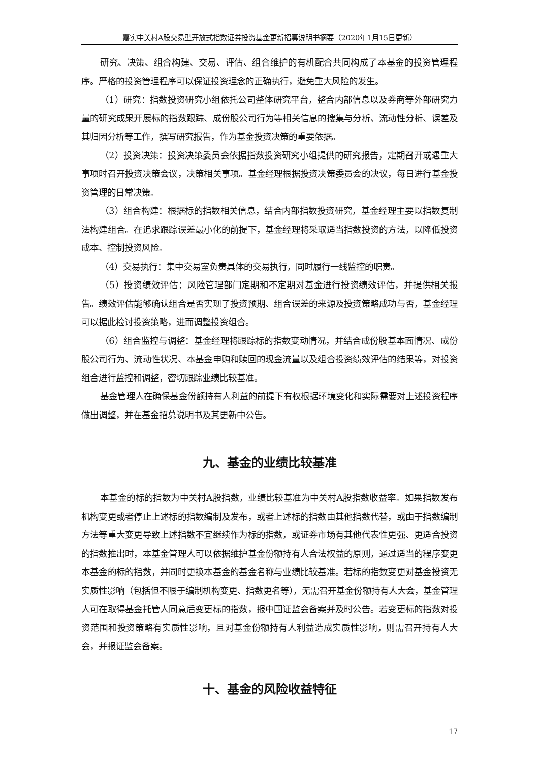嘉实中关村A股交易型开放式指数证券投资基金更新招募说明书摘要（2020年1月15日更新）
研究、决策、组合构建、交易、评估、组合维护的有机配合共同构成了本基金的投资管理程序。严格的投资管理程序可以保证投资理念的正确执行，避免重大风险的发生。
（1）研究：指数投资研究小组依托公司整体研究平台，整合内部信息以及券商等外部研究力量的研究成果开展标的指数跟踪、成份股公司行为等相关信息的搜集与分析、流动性分析、误差及其归因分析等工作，撰写研究报告，作为基金投资决策的重要依据。
（2）投资决策：投资决策委员会依据指数投资研究小组提供的研究报告，定期召开或遇重大事项时召开投资决策会议，决策相关事项。基金经理根据投资决策委员会的决议，每日进行基金投资管理的日常决策。
（3）组合构建：根据标的指数相关信息，结合内部指数投资研究，基金经理主要以指数复制法构建组合。在追求跟踪误差最小化的前提下，基金经理将采取适当指数投资的方法，以降低投资成本、控制投资风险。
（4）交易执行：集中交易室负责具体的交易执行，同时履行一线监控的职责。
（5）投资绩效评估：风险管理部门定期和不定期对基金进行投资绩效评估，并提供相关报告。绩效评估能够确认组合是否实现了投资预期、组合误差的来源及投资策略成功与否，基金经理可以据此检讨投资策略，进而调整投资组合。
（6）组合监控与调整：基金经理将跟踪标的指数变动情况，并结合成份股基本面情况、成份股公司行为、流动性状况、本基金申购和赎回的现金流量以及组合投资绩效评估的结果等，对投资组合进行监控和调整，密切跟踪业绩比较基准。
基金管理人在确保基金份额持有人利益的前提下有权根据环境变化和实际需要对上述投资程序做出调整，并在基金招募说明书及其更新中公告。
九、基金的业绩比较基准
本基金的标的指数为中关村A股指数，业绩比较基准为中关村A股指数收益率。如果指数发布机构变更或者停止上述标的指数编制及发布，或者上述标的指数由其他指数代替，或由于指数编制方法等重大变更导致上述指数不宜继续作为标的指数，或证券市场有其他代表性更强、更适合投资的指数推出时，本基金管理人可以依据维护基金份额持有人合法权益的原则，通过适当的程序变更本基金的标的指数，并同时更换本基金的基金名称与业绩比较基准。若标的指数变更对基金投资无实质性影响（包括但不限于编制机构变更、指数更名等），无需召开基金份额持有人大会，基金管理人可在取得基金托管人同意后变更标的指数，报中国证监会备案并及时公告。若变更标的指数对投资范围和投资策略有实质性影响，且对基金份额持有人利益造成实质性影响，则需召开持有人大会，并报证监会备案。
十、基金的风险收益特征
17